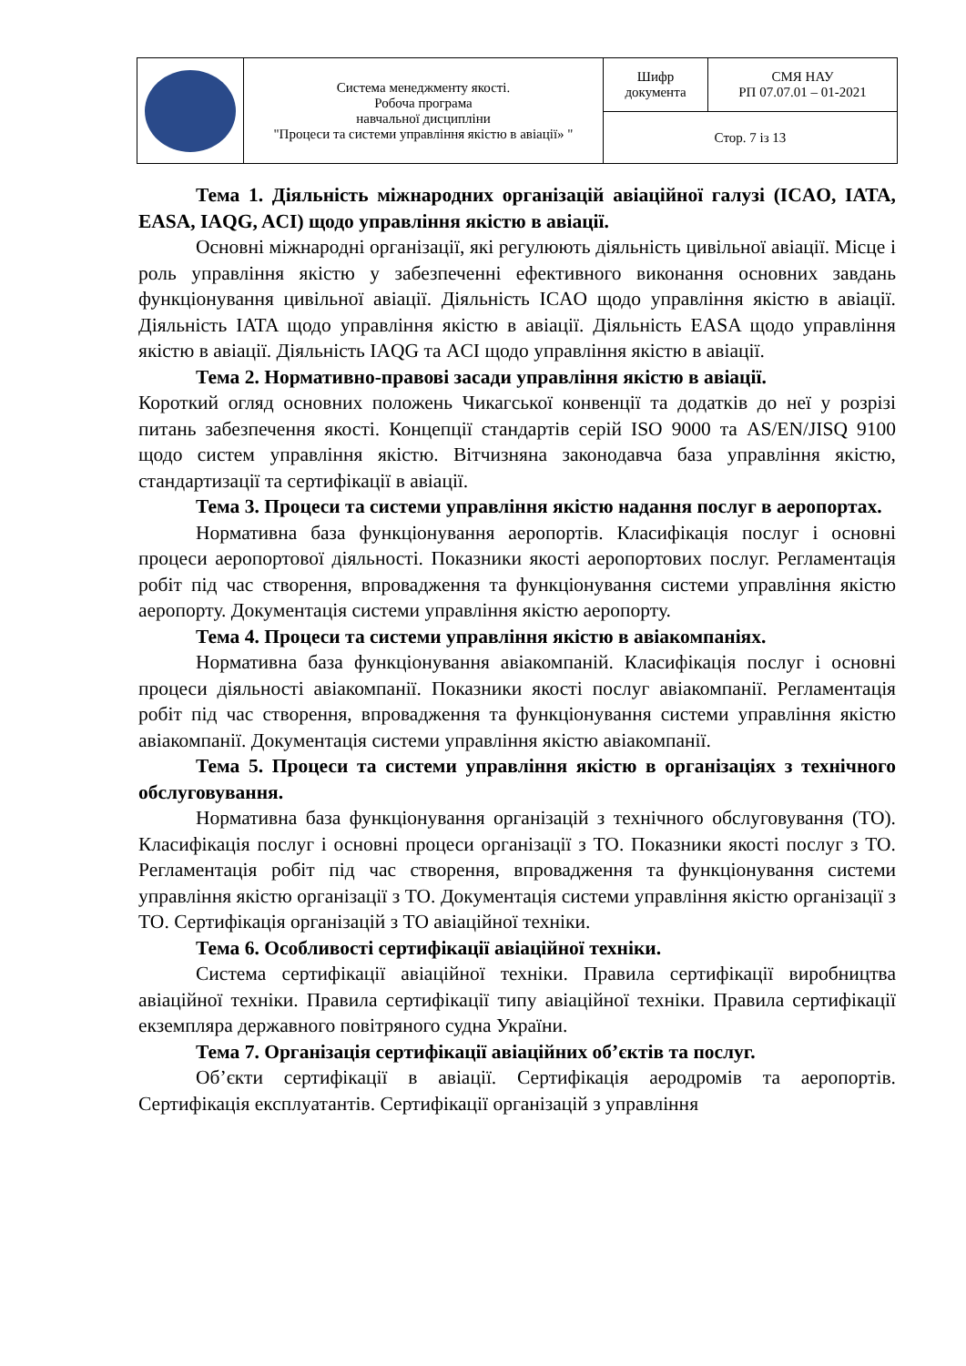| | Система менеджменту якості. Робоча програма навчальної дисципліни "Процеси та системи управління якістю в авіації» " | Шифр документа | СМЯ НАУ РП 07.07.01 – 01-2021 |
| | | Стор. 7 із 13 | |
Тема 1. Діяльність міжнародних організацій авіаційної галузі (ICAO, IATA, EASA, IAQG, ACI) щодо управління якістю в авіації.
Основні міжнародні організації, які регулюють діяльність цивільної авіації. Місце і роль управління якістю у забезпеченні ефективного виконання основних завдань функціонування цивільної авіації. Діяльність ICAO щодо управління якістю в авіації. Діяльність IATA щодо управління якістю в авіації. Діяльність EASA щодо управління якістю в авіації. Діяльність IAQG та ACI щодо управління якістю в авіації.
Тема 2. Нормативно-правові засади управління якістю в авіації.
Короткий огляд основних положень Чикагської конвенції та додатків до неї у розрізі питань забезпечення якості. Концепції стандартів серій ISO 9000 та AS/EN/JISQ 9100 щодо систем управління якістю. Вітчизняна законодавча база управління якістю, стандартизації та сертифікації в авіації.
Тема 3. Процеси та системи управління якістю надання послуг в аеропортах.
Нормативна база функціонування аеропортів. Класифікація послуг і основні процеси аеропортової діяльності. Показники якості аеропортових послуг. Регламентація робіт під час створення, впровадження та функціонування системи управління якістю аеропорту. Документація системи управління якістю аеропорту.
Тема 4. Процеси та системи управління якістю в авіакомпаніях.
Нормативна база функціонування авіакомпаній. Класифікація послуг і основні процеси діяльності авіакомпанії. Показники якості послуг авіакомпанії. Регламентація робіт під час створення, впровадження та функціонування системи управління якістю авіакомпанії. Документація системи управління якістю авіакомпанії.
Тема 5. Процеси та системи управління якістю в організаціях з технічного обслуговування.
Нормативна база функціонування організацій з технічного обслуговування (ТО). Класифікація послуг і основні процеси організації з ТО. Показники якості послуг з ТО. Регламентація робіт під час створення, впровадження та функціонування системи управління якістю організації з ТО. Документація системи управління якістю організації з ТО. Сертифікація організацій з ТО авіаційної техніки.
Тема 6. Особливості сертифікації авіаційної техніки.
Система сертифікації авіаційної техніки. Правила сертифікації виробництва авіаційної техніки. Правила сертифікації типу авіаційної техніки. Правила сертифікації екземпляра державного повітряного судна України.
Тема 7. Організація сертифікації авіаційних об’єктів та послуг.
Об’єкти сертифікації в авіації. Сертифікація аеродромів та аеропортів. Сертифікація експлуатантів. Сертифікації організацій з управління